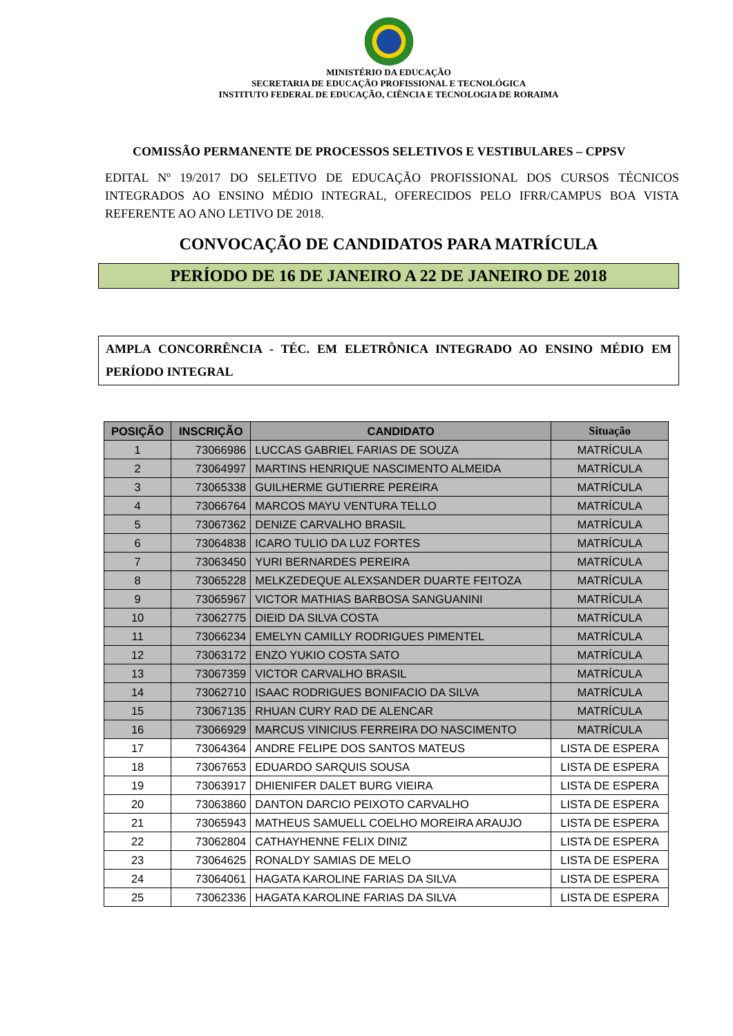MINISTÉRIO DA EDUCAÇÃO
SECRETARIA DE EDUCAÇÃO PROFISSIONAL E TECNOLÓGICA
INSTITUTO FEDERAL DE EDUCAÇÃO, CIÊNCIA E TECNOLOGIA DE RORAIMA
COMISSÃO PERMANENTE DE PROCESSOS SELETIVOS E VESTIBULARES – CPPSV
EDITAL Nº 19/2017 DO SELETIVO DE EDUCAÇÃO PROFISSIONAL DOS CURSOS TÉCNICOS INTEGRADOS AO ENSINO MÉDIO INTEGRAL, OFERECIDOS PELO IFRR/CAMPUS BOA VISTA REFERENTE AO ANO LETIVO DE 2018.
CONVOCAÇÃO DE CANDIDATOS PARA MATRÍCULA
PERÍODO DE 16 DE JANEIRO A 22 DE JANEIRO DE 2018
AMPLA CONCORRÊNCIA - TÉC. EM ELETRÔNICA INTEGRADO AO ENSINO MÉDIO EM PERÍODO INTEGRAL
| POSIÇÃO | INSCRIÇÃO | CANDIDATO | Situação |
| --- | --- | --- | --- |
| 1 | 73066986 | LUCCAS GABRIEL FARIAS DE SOUZA | MATRÍCULA |
| 2 | 73064997 | MARTINS HENRIQUE NASCIMENTO ALMEIDA | MATRÍCULA |
| 3 | 73065338 | GUILHERME GUTIERRE PEREIRA | MATRÍCULA |
| 4 | 73066764 | MARCOS MAYU VENTURA TELLO | MATRÍCULA |
| 5 | 73067362 | DENIZE CARVALHO BRASIL | MATRÍCULA |
| 6 | 73064838 | ICARO TULIO DA LUZ FORTES | MATRÍCULA |
| 7 | 73063450 | YURI BERNARDES PEREIRA | MATRÍCULA |
| 8 | 73065228 | MELKZEDEQUE ALEXSANDER DUARTE FEITOZA | MATRÍCULA |
| 9 | 73065967 | VICTOR MATHIAS BARBOSA SANGUANINI | MATRÍCULA |
| 10 | 73062775 | DIEID DA SILVA COSTA | MATRÍCULA |
| 11 | 73066234 | EMELYN CAMILLY RODRIGUES PIMENTEL | MATRÍCULA |
| 12 | 73063172 | ENZO YUKIO COSTA SATO | MATRÍCULA |
| 13 | 73067359 | VICTOR CARVALHO BRASIL | MATRÍCULA |
| 14 | 73062710 | ISAAC RODRIGUES BONIFACIO DA SILVA | MATRÍCULA |
| 15 | 73067135 | RHUAN CURY RAD DE ALENCAR | MATRÍCULA |
| 16 | 73066929 | MARCUS VINICIUS FERREIRA DO NASCIMENTO | MATRÍCULA |
| 17 | 73064364 | ANDRE FELIPE DOS SANTOS MATEUS | LISTA DE ESPERA |
| 18 | 73067653 | EDUARDO SARQUIS SOUSA | LISTA DE ESPERA |
| 19 | 73063917 | DHIENIFER DALET BURG VIEIRA | LISTA DE ESPERA |
| 20 | 73063860 | DANTON DARCIO PEIXOTO CARVALHO | LISTA DE ESPERA |
| 21 | 73065943 | MATHEUS SAMUELL COELHO MOREIRA ARAUJO | LISTA DE ESPERA |
| 22 | 73062804 | CATHAYHENNE FELIX DINIZ | LISTA DE ESPERA |
| 23 | 73064625 | RONALDY SAMIAS DE MELO | LISTA DE ESPERA |
| 24 | 73064061 | HAGATA KAROLINE FARIAS DA SILVA | LISTA DE ESPERA |
| 25 | 73062336 | HAGATA KAROLINE FARIAS DA SILVA | LISTA DE ESPERA |